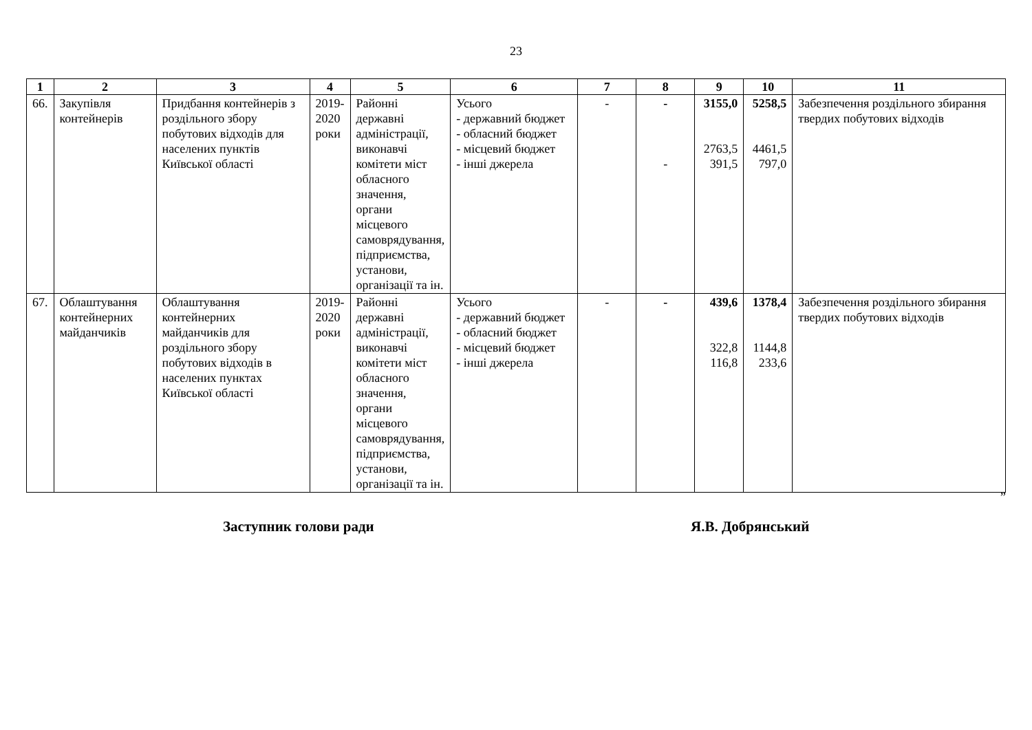23
| 1 | 2 | 3 | 4 | 5 | 6 | 7 | 8 | 9 | 10 | 11 |
| --- | --- | --- | --- | --- | --- | --- | --- | --- | --- | --- |
| 66. | Закупівля контейнерів | Придбання контейнерів з роздільного збору побутових відходів для населених пунктів Київської області | 2019-2020 роки | Районні державні адміністрації, виконавчі комітети міст обласного значення, органи місцевого самоврядування, підприємства, установи, організації та ін. | Усього - державний бюджет - обласний бюджет - місцевий бюджет - інші джерела | - | - - | 3155,0 2763,5 391,5 | 5258,5 4461,5 797,0 | Забезпечення роздільного збирання твердих побутових відходів |
| 67. | Облаштування контейнерних майданчиків | Облаштування контейнерних майданчиків для роздільного збору побутових відходів в населених пунктах Київської області | 2019-2020 роки | Районні державні адміністрації, виконавчі комітети міст обласного значення, органи місцевого самоврядування, підприємства, установи, організації та ін. | Усього - державний бюджет - обласний бюджет - місцевий бюджет - інші джерела | - | - | 439,6 322,8 116,8 | 1378,4 1144,8 233,6 | Забезпечення роздільного збирання твердих побутових відходів |
”
Заступник голови ради Я.В. Добрянський